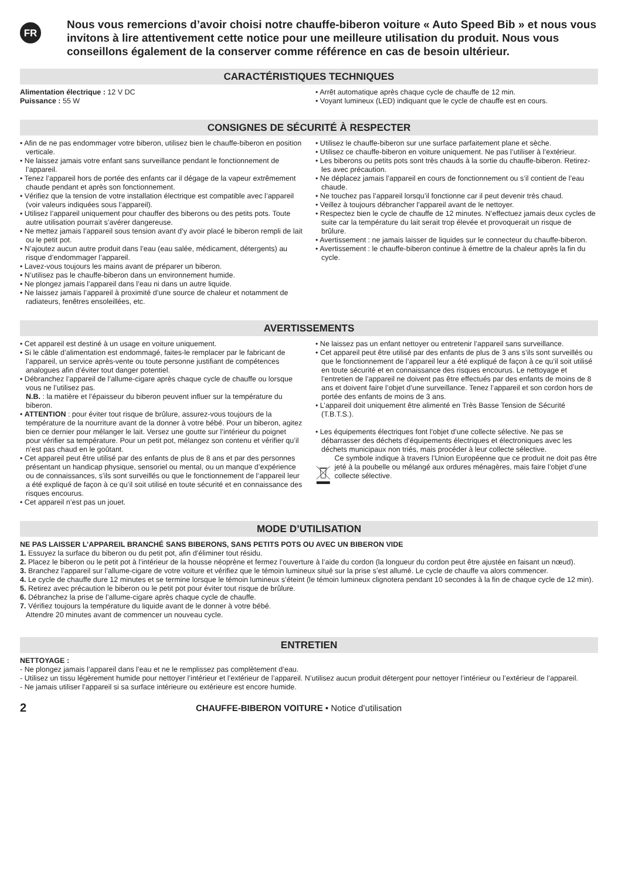FR
Nous vous remercions d’avoir choisi notre chauffe-biberon voiture « Auto Speed Bib » et nous vous invitons à lire attentivement cette notice pour une meilleure utilisation du produit. Nous vous conseillons également de la conserver comme référence en cas de besoin ultérieur.
CARACTÉRISTIQUES TECHNIQUES
Alimentation électrique : 12 V DC
Puissance : 55 W
• Arrêt automatique après chaque cycle de chauffe de 12 min.
• Voyant lumineux (LED) indiquant que le cycle de chauffe est en cours.
CONSIGNES DE SÉCURITÉ À RESPECTER
• Afin de ne pas endommager votre biberon, utilisez bien le chauffe-biberon en position verticale.
• Ne laissez jamais votre enfant sans surveillance pendant le fonctionnement de l’appareil.
• Tenez l’appareil hors de portée des enfants car il dégage de la vapeur extrêmement chaude pendant et après son fonctionnement.
• Vérifiez que la tension de votre installation électrique est compatible avec l’appareil (voir valeurs indiquées sous l’appareil).
• Utilisez l’appareil uniquement pour chauffer des biberons ou des petits pots. Toute autre utilisation pourrait s’avérer dangereuse.
• Ne mettez jamais l’appareil sous tension avant d’y avoir placé le biberon rempli de lait ou le petit pot.
• N’ajoutez aucun autre produit dans l’eau (eau salée, médicament, détergents) au risque d’endommager l’appareil.
• Lavez-vous toujours les mains avant de préparer un biberon.
• N’utilisez pas le chauffe-biberon dans un environnement humide.
• Ne plongez jamais l’appareil dans l’eau ni dans un autre liquide.
• Ne laissez jamais l’appareil à proximité d’une source de chaleur et notamment de radiateurs, fenêtres ensoleillées, etc.
• Utilisez le chauffe-biberon sur une surface parfaitement plane et sèche.
• Utilisez ce chauffe-biberon en voiture uniquement. Ne pas l’utiliser à l’extérieur.
• Les biberons ou petits pots sont très chauds à la sortie du chauffe-biberon. Retirez-les avec précaution.
• Ne déplacez jamais l’appareil en cours de fonctionnement ou s’il contient de l’eau chaude.
• Ne touchez pas l’appareil lorsqu’il fonctionne car il peut devenir très chaud.
• Veillez à toujours débrancher l’appareil avant de le nettoyer.
• Respectez bien le cycle de chauffe de 12 minutes. N’effectuez jamais deux cycles de suite car la température du lait serait trop élevée et provoquerait un risque de brûlure.
• Avertissement : ne jamais laisser de liquides sur le connecteur du chauffe-biberon.
• Avertissement : le chauffe-biberon continue à émettre de la chaleur après la fin du cycle.
AVERTISSEMENTS
• Cet appareil est destiné à un usage en voiture uniquement.
• Si le câble d’alimentation est endommagé, faites-le remplacer par le fabricant de l’appareil, un service après-vente ou toute personne justifiant de compétences analogues afin d’éviter tout danger potentiel.
• Débranchez l’appareil de l’allume-cigare après chaque cycle de chauffe ou lorsque vous ne l’utilisez pas.
N.B. : la matière et l’épaisseur du biberon peuvent influer sur la température du biberon.
• ATTENTION : pour éviter tout risque de brûlure, assurez-vous toujours de la température de la nourriture avant de la donner à votre bébé. Pour un biberon, agitez bien ce dernier pour mélanger le lait. Versez une goutte sur l’intérieur du poignet pour vérifier sa température. Pour un petit pot, mélangez son contenu et vérifier qu’il n’est pas chaud en le goûtant.
• Cet appareil peut être utilisé par des enfants de plus de 8 ans et par des personnes présentant un handicap physique, sensoriel ou mental, ou un manque d’expérience ou de connaissances, s’ils sont surveillés ou que le fonctionnement de l’appareil leur a été expliqué de façon à ce qu’il soit utilisé en toute sécurité et en connaissance des risques encourus.
• Cet appareil n’est pas un jouet.
• Ne laissez pas un enfant nettoyer ou entretenir l’appareil sans surveillance.
• Cet appareil peut être utilisé par des enfants de plus de 3 ans s’ils sont surveillés ou que le fonctionnement de l’appareil leur a été expliqué de façon à ce qu’il soit utilisé en toute sécurité et en connaissance des risques encourus. Le nettoyage et l’entretien de l’appareil ne doivent pas être effectués par des enfants de moins de 8 ans et doivent faire l’objet d’une surveillance. Tenez l’appareil et son cordon hors de portée des enfants de moins de 3 ans.
• L’appareil doit uniquement être alimenté en Très Basse Tension de Sécurité (T.B.T.S.).
• Les équipements électriques font l’objet d’une collecte sélective. Ne pas se débarrasser des déchets d’équipements électriques et électroniques avec les déchets municipaux non triés, mais procéder à leur collecte sélective.
Ce symbole indique à travers l’Union Européenne que ce produit ne doit pas être jeté à la poubelle ou mélangé aux ordures ménagères, mais faire l’objet d’une collecte sélective.
MODE D’UTILISATION
NE PAS LAISSER L’APPAREIL BRANCHÉ SANS BIBERONS, SANS PETITS POTS OU AVEC UN BIBERON VIDE
1. Essuyez la surface du biberon ou du petit pot, afin d’éliminer tout résidu.
2. Placez le biberon ou le petit pot à l’intérieur de la housse néoprène et fermez l’ouverture à l’aide du cordon (la longueur du cordon peut être ajustée en faisant un nœud).
3. Branchez l’appareil sur l’allume-cigare de votre voiture et vérifiez que le témoin lumineux situé sur la prise s’est allumé. Le cycle de chauffe va alors commencer.
4. Le cycle de chauffe dure 12 minutes et se termine lorsque le témoin lumineux s’éteint (le témoin lumineux clignotera pendant 10 secondes à la fin de chaque cycle de 12 min).
5. Retirez avec précaution le biberon ou le petit pot pour éviter tout risque de brûlure.
6. Débranchez la prise de l’allume-cigare après chaque cycle de chauffe.
7. Vérifiez toujours la température du liquide avant de le donner à votre bébé.
Attendre 20 minutes avant de commencer un nouveau cycle.
ENTRETIEN
NETTOYAGE :
- Ne plongez jamais l’appareil dans l’eau et ne le remplissez pas complètement d’eau.
- Utilisez un tissu légèrement humide pour nettoyer l’intérieur et l’extérieur de l’appareil. N’utilisez aucun produit détergent pour nettoyer l’intérieur ou l’extérieur de l’appareil.
- Ne jamais utiliser l’appareil si sa surface intérieure ou extérieure est encore humide.
2 CHAUFFE-BIBERON VOITURE • Notice d’utilisation